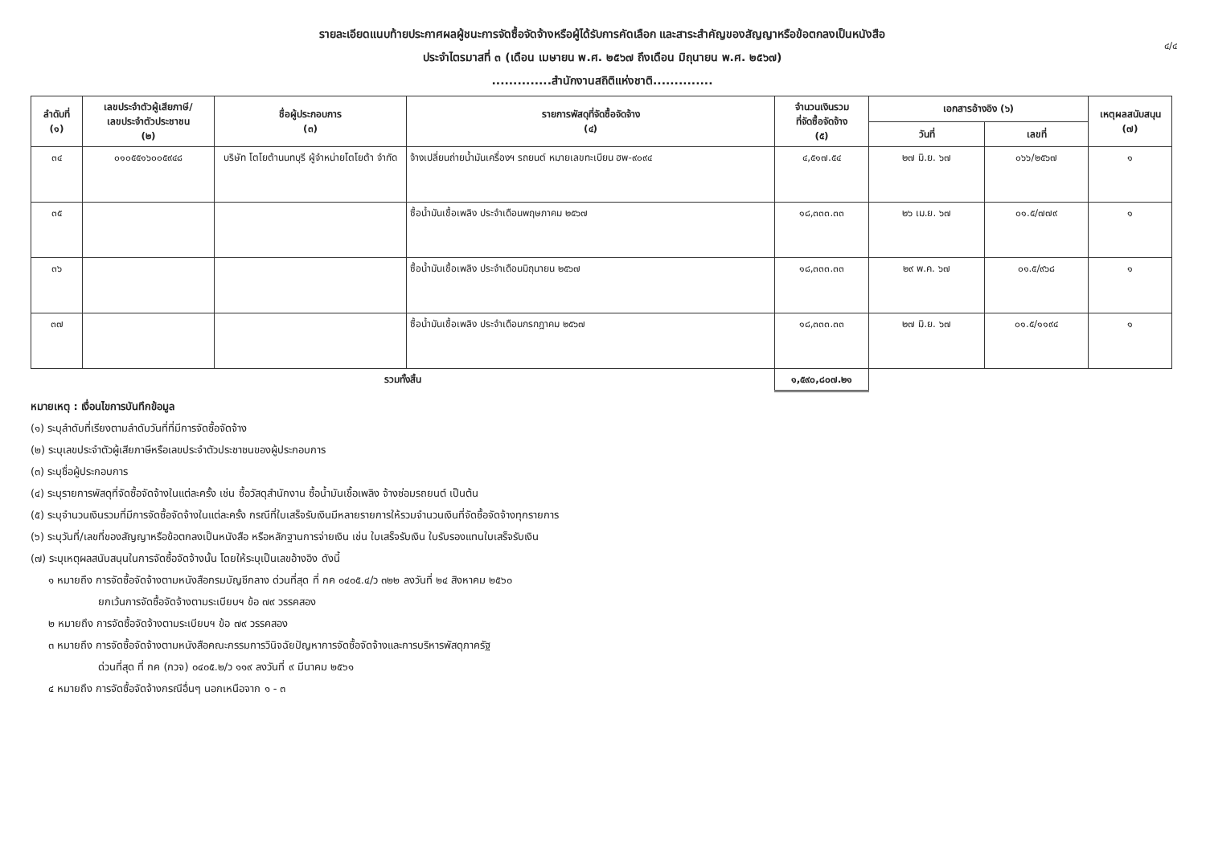๔/๔
รายละเอียดแนบท้ายประกาศผลผู้ชนะการจัดซื้อจัดจ้างหรือผู้ได้รับการคัดเลือก และสาระสำคัญของสัญญาหรือข้อตกลงเป็นหนังสือ
ประจำไตรมาสที่ ๓ (เดือน เมษายน พ.ศ. ๒๕๖๗ ถึงเดือน มิถุนายน พ.ศ. ๒๕๖๗)
..............สำนักงานสถิติแห่งชาติ..............
| ลำดับที่ (๑) | เลขประจำตัวผู้เสียภาษี/ เลขประจำตัวประชาชน (๒) | ชื่อผู้ประกอบการ (๓) | รายการพัสดุที่จัดซื้อจัดจ้าง (๔) | จำนวนเงินรวม ที่จัดซื้อจัดจ้าง (๕) | เอกสารอ้างอิง (๖) | | เหตุผลสนับสนุน (๗) |
| --- | --- | --- | --- | --- | --- | --- | --- |
| | | | | | วันที่ | เลขที่ | |
| ๓๔ | ๐๑๐๕๕๑๖๐๐๕๙๔๘ | บริษัท โตโยต้านนทบุรี ผู้จำหน่ายโตโยต้า จำกัด | จ้างเปลี่ยนถ่ายน้ำมันเครื่องฯ รถยนต์ หมายเลขทะเบียน ฮพ-๙๐๙๔ | ๔,๕๑๗.๕๔ | ๒๗ มิ.ย. ๖๗ | ๐๖๖/๒๕๖๗ | ๑ |
| ๓๕ | | | ซื้อน้ำมันเชื้อเพลิง ประจำเดือนพฤษภาคม ๒๕๖๗ | ๑๘,๓๓๓.๓๓ | ๒๖ เม.ย. ๖๗ | ๐๑.๕/๗๗๙ | ๑ |
| ๓๖ | | | ซื้อน้ำมันเชื้อเพลิง ประจำเดือนมิถุนายน ๒๕๖๗ | ๑๘,๓๓๓.๓๓ | ๒๙ พ.ค. ๖๗ | ๐๑.๕/๙๖๘ | ๑ |
| ๓๗ | | | ซื้อน้ำมันเชื้อเพลิง ประจำเดือนกรกฎาคม ๒๕๖๗ | ๑๘,๓๓๓.๓๓ | ๒๗ มิ.ย. ๖๗ | ๐๑.๕/๑๑๙๔ | ๑ |
| รวมทั้งสิ้น | | | | ๑,๕๙๐,๘๐๗.๒๑ | | | |
หมายเหตุ : เงื่อนไขการบันทึกข้อมูล
(๑) ระบุลำดับที่เรียงตามลำดับวันที่ที่มีการจัดซื้อจัดจ้าง
(๒) ระบุเลขประจำตัวผู้เสียภาษีหรือเลขประจำตัวประชาชนของผู้ประกอบการ
(๓) ระบุชื่อผู้ประกอบการ
(๔) ระบุรายการพัสดุที่จัดซื้อจัดจ้างในแต่ละครั้ง เช่น ซื้อวัสดุสำนักงาน ซื้อน้ำมันเชื้อเพลิง จ้างซ่อมรถยนต์ เป็นต้น
(๕) ระบุจำนวนเงินรวมที่มีการจัดซื้อจัดจ้างในแต่ละครั้ง กรณีที่ใบเสร็จรับเงินมีหลายรายการให้รวมจำนวนเงินที่จัดซื้อจัดจ้างทุกรายการ
(๖) ระบุวันที่/เลขที่ของสัญญาหรือข้อตกลงเป็นหนังสือ หรือหลักฐานการจ่ายเงิน เช่น ใบเสร็จรับเงิน ใบรับรองแทนใบเสร็จรับเงิน
(๗) ระบุเหตุผลสนับสนุนในการจัดซื้อจัดจ้างนั้น โดยให้ระบุเป็นเลขอ้างอิง ดังนี้
๑ หมายถึง การจัดซื้อจัดจ้างตามหนังสือกรมบัญชีกลาง ด่วนที่สุด ที่ กค ๐๔๐๕.๔/ว ๓๒๒ ลงวันที่ ๒๔ สิงหาคม ๒๕๖๐
ยกเว้นการจัดซื้อจัดจ้างตามระเบียบฯ ข้อ ๗๙ วรรคสอง
๒ หมายถึง การจัดซื้อจัดจ้างตามระเบียบฯ ข้อ ๗๙ วรรคสอง
๓ หมายถึง การจัดซื้อจัดจ้างตามหนังสือคณะกรรมการวินิจฉัยปัญหาการจัดซื้อจัดจ้างและการบริหารพัสดุภาครัฐ
ด่วนที่สุด ที่ กค (กวจ) ๐๔๐๕.๒/ว ๑๑๙ ลงวันที่ ๙ มีนาคม ๒๕๖๑
๔ หมายถึง การจัดซื้อจัดจ้างกรณีอื่นๆ นอกเหนือจาก ๑ - ๓